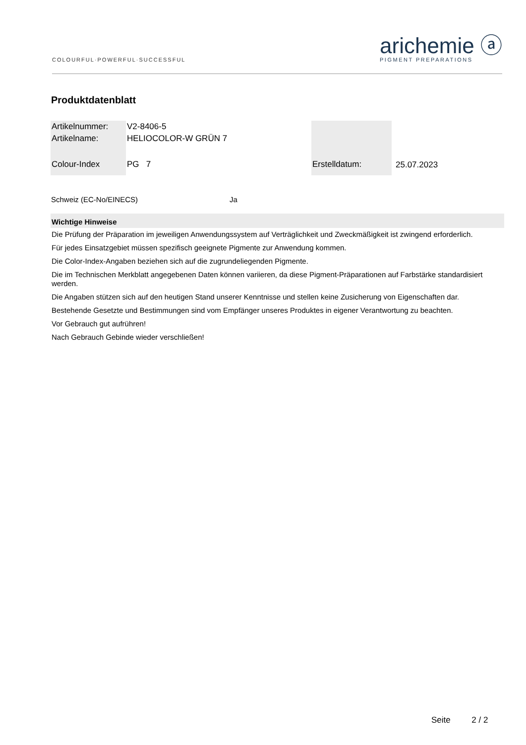COLOURFUL·POWERFUL·SUCCESSFUL
arichemie ⓐ
PIGMENT PREPARATIONS
Produktdatenblatt
| Artikelnummer: | V2-8406-5 | | |
| Artikelname: | HELIOCOLOR-W GRÜN 7 | | |
| Colour-Index | PG 7 | Erstelldatum: | 25.07.2023 |
Schweiz (EC-No/EINECS) Ja
Wichtige Hinweise
Die Prüfung der Präparation im jeweiligen Anwendungssystem auf Verträglichkeit und Zweckmäßigkeit ist zwingend erforderlich.
Für jedes Einsatzgebiet müssen spezifisch geeignete Pigmente zur Anwendung kommen.
Die Color-Index-Angaben beziehen sich auf die zugrundeliegenden Pigmente.
Die im Technischen Merkblatt angegebenen Daten können variieren, da diese Pigment-Präparationen auf Farbstärke standardisiert werden.
Die Angaben stützen sich auf den heutigen Stand unserer Kenntnisse und stellen keine Zusicherung von Eigenschaften dar.
Bestehende Gesetzte und Bestimmungen sind vom Empfänger unseres Produktes in eigener Verantwortung zu beachten.
Vor Gebrauch gut aufrühren!
Nach Gebrauch Gebinde wieder verschließen!
Seite 2 / 2